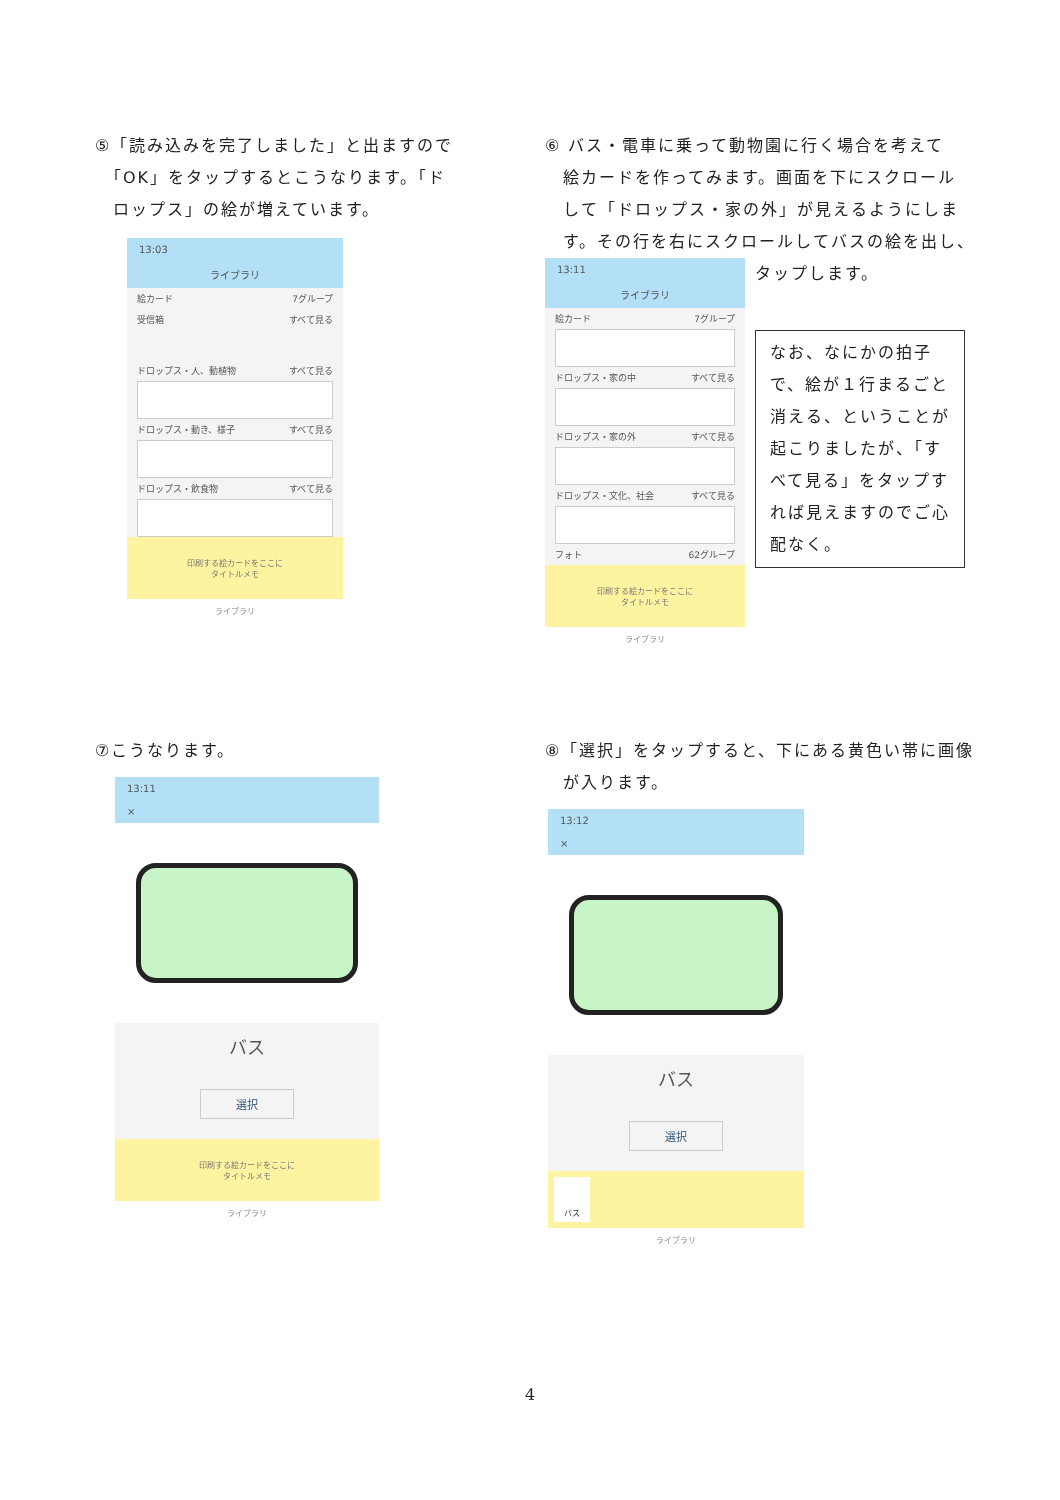⑤「読み込みを完了しました」と出ますので
　「OK」をタップするとこうなります。「ド
　ロップス」の絵が増えています。
13:03
ライブラリ
絵カード 7グループ
受信箱 すべて見る
ドロップス・人、動植物 すべて見る
ドロップス・動き、様子 すべて見る
ドロップス・飲食物 すべて見る
印刷する絵カードをここに
タイトルメモ
ライブラリ
⑥ バス・電車に乗って動物園に行く場合を考えて
　絵カードを作ってみます。画面を下にスクロール
　して「ドロップス・家の外」が見えるようにしま
　す。その行を右にスクロールしてバスの絵を出し、
13:11
ライブラリ
絵カード 7グループ
ドロップス・家の中 すべて見る
ドロップス・家の外 すべて見る
ドロップス・文化、社会 すべて見る
フォト 62グループ
印刷する絵カードをここに
タイトルメモ
ライブラリ
タップします。
なお、なにかの拍子で、絵が１行まるごと消える、ということが起こりましたが、「すべて見る」をタップすれば見えますのでご心配なく。
⑦こうなります。
13:11
×
バス
選択
印刷する絵カードをここに
タイトルメモ
ライブラリ
⑧「選択」をタップすると、下にある黄色い帯に画像
　が入ります。
13:12
×
バス
選択
バス
ライブラリ
4